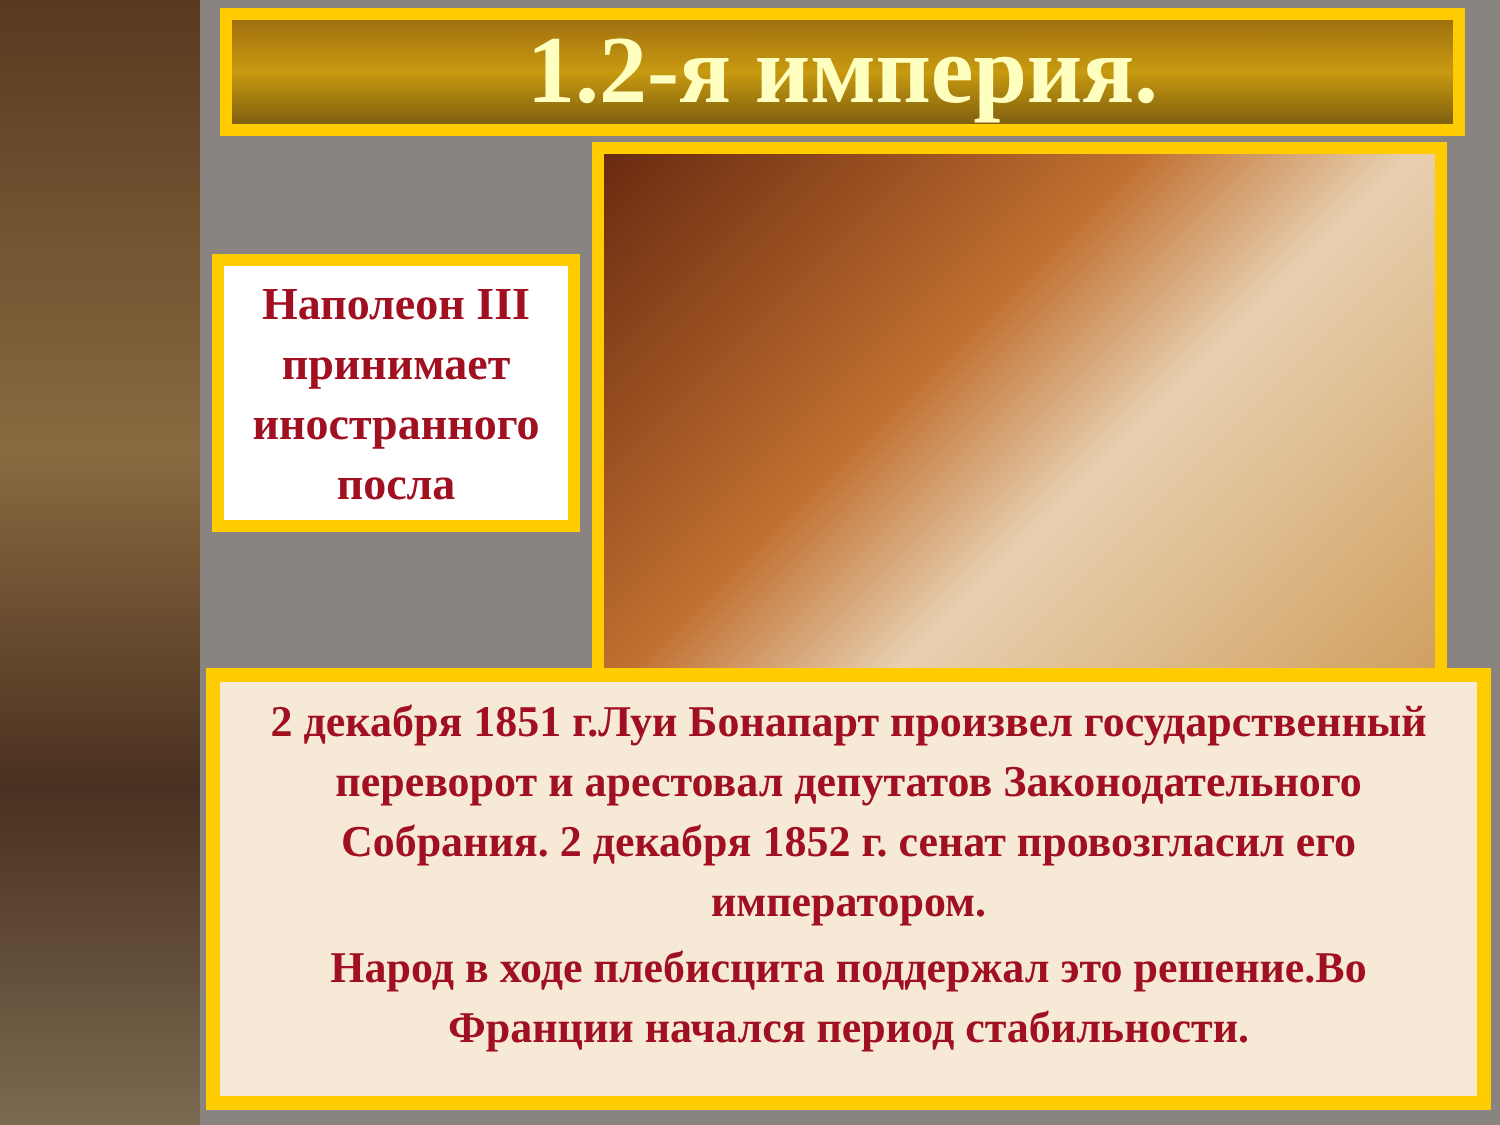1.2-я империя.
Наполеон III принимает иностранного посла
2 декабря 1851 г.Луи Бонапарт произвел государственный переворот и арестовал депутатов Законодательного Собрания. 2 декабря 1852 г. сенат провозгласил его императором.
Народ в ходе плебисцита поддержал это решение.Во Франции начался период стабильности.